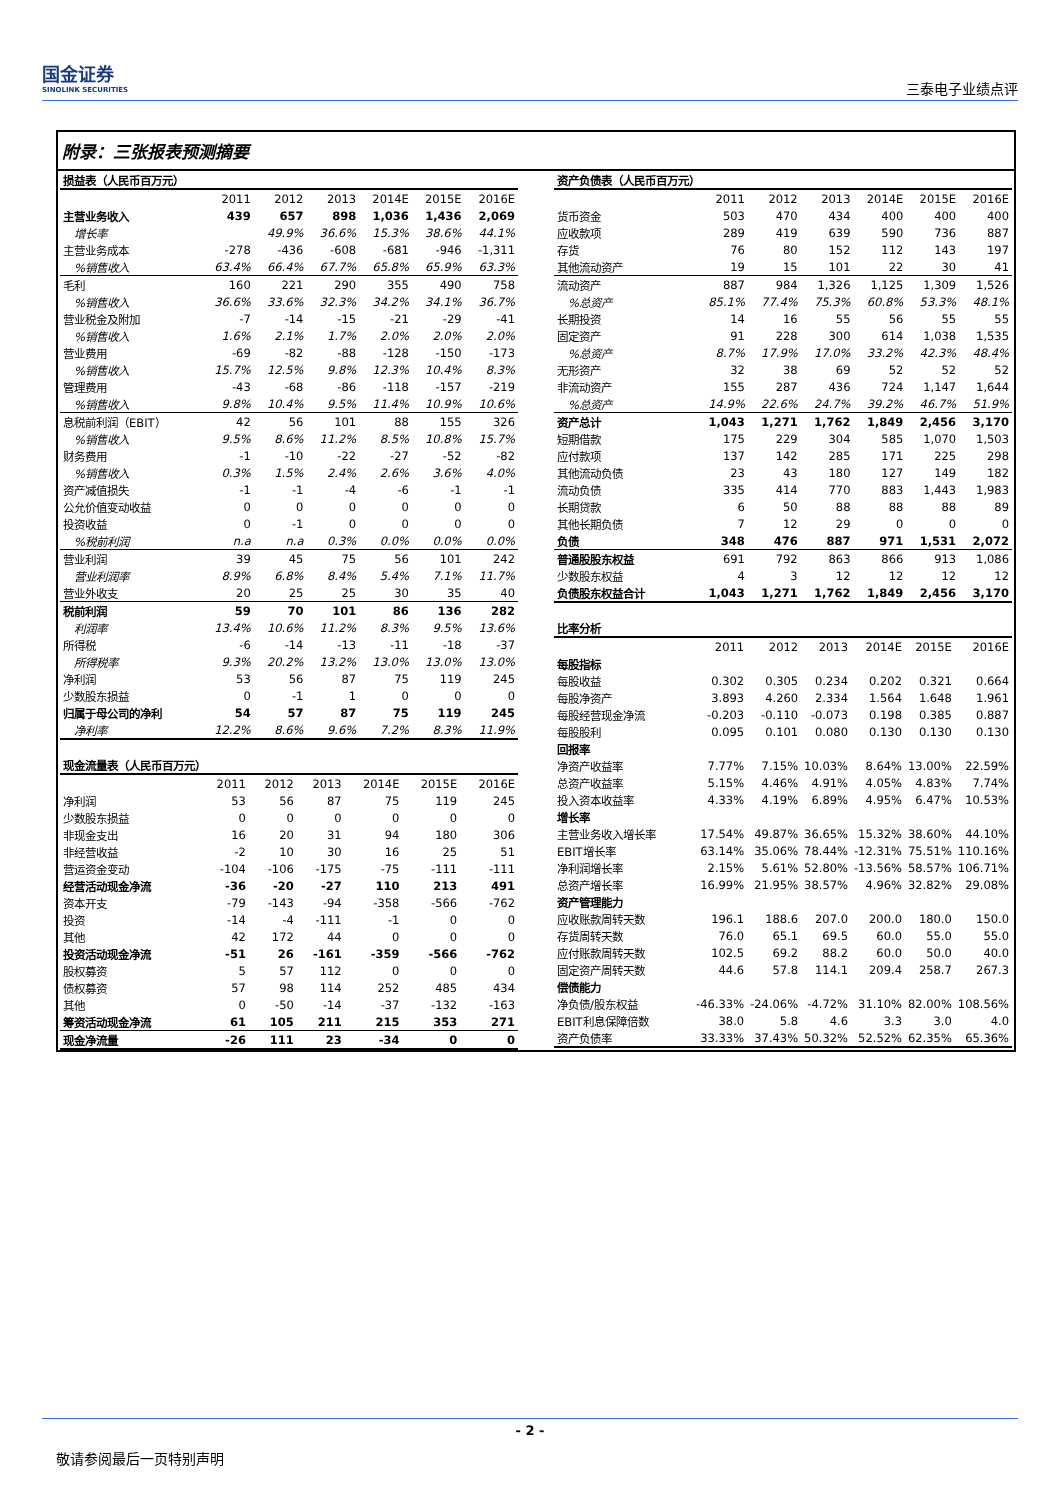国金证券
SINOLINK SECURITIES
三泰电子业绩点评
附录：三张报表预测摘要
| 损益表（人民币百万元） | | | | | | |
| | 2011 | 2012 | 2013 | 2014E | 2015E | 2016E |
| 主营业务收入 | 439 | 657 | 898 | 1,036 | 1,436 | 2,069 |
| 增长率 | | 49.9% | 36.6% | 15.3% | 38.6% | 44.1% |
| 主营业务成本 | -278 | -436 | -608 | -681 | -946 | -1,311 |
| %销售收入 | 63.4% | 66.4% | 67.7% | 65.8% | 65.9% | 63.3% |
| 毛利 | 160 | 221 | 290 | 355 | 490 | 758 |
| %销售收入 | 36.6% | 33.6% | 32.3% | 34.2% | 34.1% | 36.7% |
| 营业税金及附加 | -7 | -14 | -15 | -21 | -29 | -41 |
| %销售收入 | 1.6% | 2.1% | 1.7% | 2.0% | 2.0% | 2.0% |
| 营业费用 | -69 | -82 | -88 | -128 | -150 | -173 |
| %销售收入 | 15.7% | 12.5% | 9.8% | 12.3% | 10.4% | 8.3% |
| 管理费用 | -43 | -68 | -86 | -118 | -157 | -219 |
| %销售收入 | 9.8% | 10.4% | 9.5% | 11.4% | 10.9% | 10.6% |
| 息税前利润（EBIT） | 42 | 56 | 101 | 88 | 155 | 326 |
| %销售收入 | 9.5% | 8.6% | 11.2% | 8.5% | 10.8% | 15.7% |
| 财务费用 | -1 | -10 | -22 | -27 | -52 | -82 |
| %销售收入 | 0.3% | 1.5% | 2.4% | 2.6% | 3.6% | 4.0% |
| 资产减值损失 | -1 | -1 | -4 | -6 | -1 | -1 |
| 公允价值变动收益 | 0 | 0 | 0 | 0 | 0 | 0 |
| 投资收益 | 0 | -1 | 0 | 0 | 0 | 0 |
| %税前利润 | n.a | n.a | 0.3% | 0.0% | 0.0% | 0.0% |
| 营业利润 | 39 | 45 | 75 | 56 | 101 | 242 |
| 营业利润率 | 8.9% | 6.8% | 8.4% | 5.4% | 7.1% | 11.7% |
| 营业外收支 | 20 | 25 | 25 | 30 | 35 | 40 |
| 税前利润 | 59 | 70 | 101 | 86 | 136 | 282 |
| 利润率 | 13.4% | 10.6% | 11.2% | 8.3% | 9.5% | 13.6% |
| 所得税 | -6 | -14 | -13 | -11 | -18 | -37 |
| 所得税率 | 9.3% | 20.2% | 13.2% | 13.0% | 13.0% | 13.0% |
| 净利润 | 53 | 56 | 87 | 75 | 119 | 245 |
| 少数股东损益 | 0 | -1 | 1 | 0 | 0 | 0 |
| 归属于母公司的净利 | 54 | 57 | 87 | 75 | 119 | 245 |
| 净利率 | 12.2% | 8.6% | 9.6% | 7.2% | 8.3% | 11.9% |
| 现金流量表（人民币百万元） | | | | | | |
| | 2011 | 2012 | 2013 | 2014E | 2015E | 2016E |
| 净利润 | 53 | 56 | 87 | 75 | 119 | 245 |
| 少数股东损益 | 0 | 0 | 0 | 0 | 0 | 0 |
| 非现金支出 | 16 | 20 | 31 | 94 | 180 | 306 |
| 非经营收益 | -2 | 10 | 30 | 16 | 25 | 51 |
| 营运资金变动 | -104 | -106 | -175 | -75 | -111 | -111 |
| 经营活动现金净流 | -36 | -20 | -27 | 110 | 213 | 491 |
| 资本开支 | -79 | -143 | -94 | -358 | -566 | -762 |
| 投资 | -14 | -4 | -111 | -1 | 0 | 0 |
| 其他 | 42 | 172 | 44 | 0 | 0 | 0 |
| 投资活动现金净流 | -51 | 26 | -161 | -359 | -566 | -762 |
| 股权募资 | 5 | 57 | 112 | 0 | 0 | 0 |
| 债权募资 | 57 | 98 | 114 | 252 | 485 | 434 |
| 其他 | 0 | -50 | -14 | -37 | -132 | -163 |
| 筹资活动现金净流 | 61 | 105 | 211 | 215 | 353 | 271 |
| 现金净流量 | -26 | 111 | 23 | -34 | 0 | 0 |
| 资产负债表（人民币百万元） | | | | | | |
| | 2011 | 2012 | 2013 | 2014E | 2015E | 2016E |
| 货币资金 | 503 | 470 | 434 | 400 | 400 | 400 |
| 应收款项 | 289 | 419 | 639 | 590 | 736 | 887 |
| 存货 | 76 | 80 | 152 | 112 | 143 | 197 |
| 其他流动资产 | 19 | 15 | 101 | 22 | 30 | 41 |
| 流动资产 | 887 | 984 | 1,326 | 1,125 | 1,309 | 1,526 |
| %总资产 | 85.1% | 77.4% | 75.3% | 60.8% | 53.3% | 48.1% |
| 长期投资 | 14 | 16 | 55 | 56 | 55 | 55 |
| 固定资产 | 91 | 228 | 300 | 614 | 1,038 | 1,535 |
| %总资产 | 8.7% | 17.9% | 17.0% | 33.2% | 42.3% | 48.4% |
| 无形资产 | 32 | 38 | 69 | 52 | 52 | 52 |
| 非流动资产 | 155 | 287 | 436 | 724 | 1,147 | 1,644 |
| %总资产 | 14.9% | 22.6% | 24.7% | 39.2% | 46.7% | 51.9% |
| 资产总计 | 1,043 | 1,271 | 1,762 | 1,849 | 2,456 | 3,170 |
| 短期借款 | 175 | 229 | 304 | 585 | 1,070 | 1,503 |
| 应付款项 | 137 | 142 | 285 | 171 | 225 | 298 |
| 其他流动负债 | 23 | 43 | 180 | 127 | 149 | 182 |
| 流动负债 | 335 | 414 | 770 | 883 | 1,443 | 1,983 |
| 长期贷款 | 6 | 50 | 88 | 88 | 88 | 89 |
| 其他长期负债 | 7 | 12 | 29 | 0 | 0 | 0 |
| 负债 | 348 | 476 | 887 | 971 | 1,531 | 2,072 |
| 普通股股东权益 | 691 | 792 | 863 | 866 | 913 | 1,086 |
| 少数股东权益 | 4 | 3 | 12 | 12 | 12 | 12 |
| 负债股东权益合计 | 1,043 | 1,271 | 1,762 | 1,849 | 2,456 | 3,170 |
| 比率分析 | | | | | | |
| | 2011 | 2012 | 2013 | 2014E | 2015E | 2016E |
| 每股指标 | | | | | | |
| 每股收益 | 0.302 | 0.305 | 0.234 | 0.202 | 0.321 | 0.664 |
| 每股净资产 | 3.893 | 4.260 | 2.334 | 1.564 | 1.648 | 1.961 |
| 每股经营现金净流 | -0.203 | -0.110 | -0.073 | 0.198 | 0.385 | 0.887 |
| 每股股利 | 0.095 | 0.101 | 0.080 | 0.130 | 0.130 | 0.130 |
| 回报率 | | | | | | |
| 净资产收益率 | 7.77% | 7.15% | 10.03% | 8.64% | 13.00% | 22.59% |
| 总资产收益率 | 5.15% | 4.46% | 4.91% | 4.05% | 4.83% | 7.74% |
| 投入资本收益率 | 4.33% | 4.19% | 6.89% | 4.95% | 6.47% | 10.53% |
| 增长率 | | | | | | |
| 主营业务收入增长率 | 17.54% | 49.87% | 36.65% | 15.32% | 38.60% | 44.10% |
| EBIT增长率 | 63.14% | 35.06% | 78.44% | -12.31% | 75.51% | 110.16% |
| 净利润增长率 | 2.15% | 5.61% | 52.80% | -13.56% | 58.57% | 106.71% |
| 总资产增长率 | 16.99% | 21.95% | 38.57% | 4.96% | 32.82% | 29.08% |
| 资产管理能力 | | | | | | |
| 应收账款周转天数 | 196.1 | 188.6 | 207.0 | 200.0 | 180.0 | 150.0 |
| 存货周转天数 | 76.0 | 65.1 | 69.5 | 60.0 | 55.0 | 55.0 |
| 应付账款周转天数 | 102.5 | 69.2 | 88.2 | 60.0 | 50.0 | 40.0 |
| 固定资产周转天数 | 44.6 | 57.8 | 114.1 | 209.4 | 258.7 | 267.3 |
| 偿债能力 | | | | | | |
| 净负债/股东权益 | -46.33% | -24.06% | -4.72% | 31.10% | 82.00% | 108.56% |
| EBIT利息保障倍数 | 38.0 | 5.8 | 4.6 | 3.3 | 3.0 | 4.0 |
| 资产负债率 | 33.33% | 37.43% | 50.32% | 52.52% | 62.35% | 65.36% |
- 2 -
敬请参阅最后一页特别声明